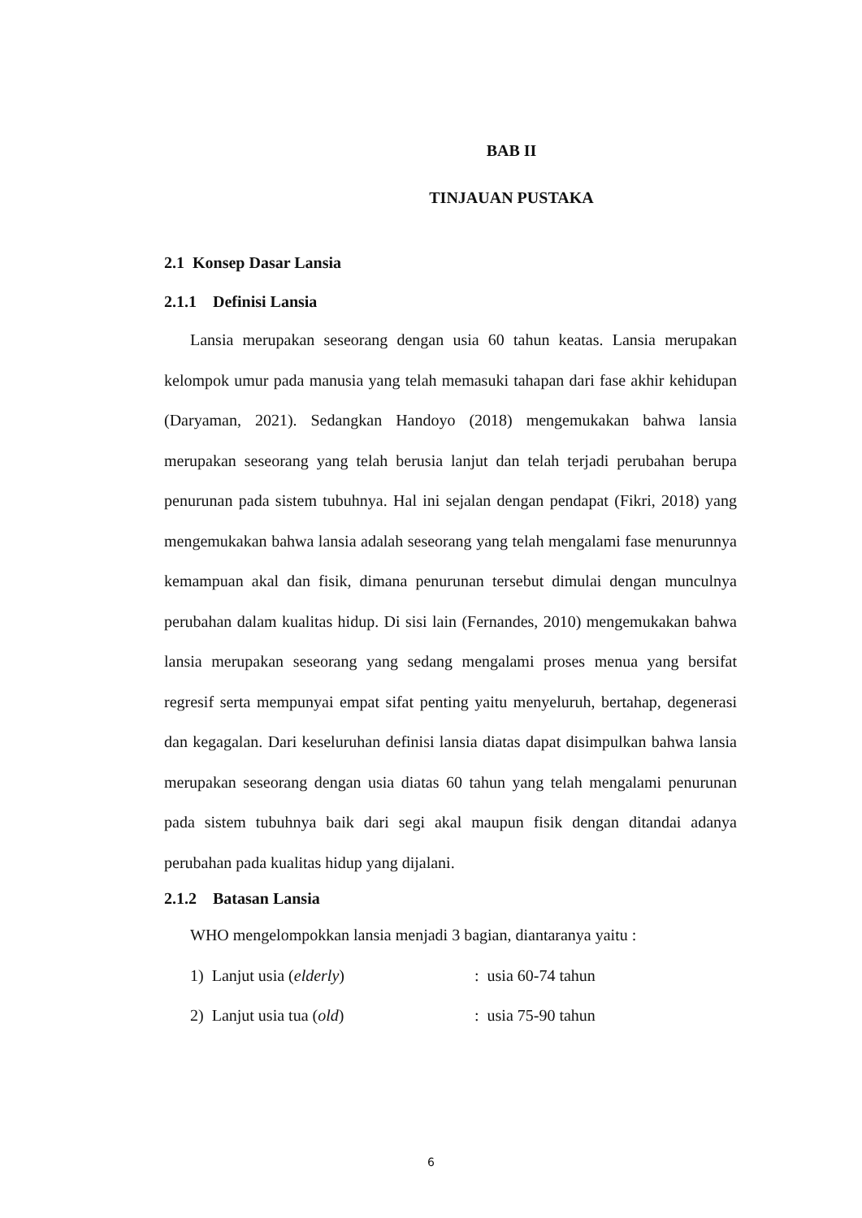BAB II
TINJAUAN PUSTAKA
2.1 Konsep Dasar Lansia
2.1.1 Definisi Lansia
Lansia merupakan seseorang dengan usia 60 tahun keatas. Lansia merupakan kelompok umur pada manusia yang telah memasuki tahapan dari fase akhir kehidupan (Daryaman, 2021). Sedangkan Handoyo (2018) mengemukakan bahwa lansia merupakan seseorang yang telah berusia lanjut dan telah terjadi perubahan berupa penurunan pada sistem tubuhnya. Hal ini sejalan dengan pendapat (Fikri, 2018) yang mengemukakan bahwa lansia adalah seseorang yang telah mengalami fase menurunnya kemampuan akal dan fisik, dimana penurunan tersebut dimulai dengan munculnya perubahan dalam kualitas hidup. Di sisi lain (Fernandes, 2010) mengemukakan bahwa lansia merupakan seseorang yang sedang mengalami proses menua yang bersifat regresif serta mempunyai empat sifat penting yaitu menyeluruh, bertahap, degenerasi dan kegagalan. Dari keseluruhan definisi lansia diatas dapat disimpulkan bahwa lansia merupakan seseorang dengan usia diatas 60 tahun yang telah mengalami penurunan pada sistem tubuhnya baik dari segi akal maupun fisik dengan ditandai adanya perubahan pada kualitas hidup yang dijalani.
2.1.2 Batasan Lansia
WHO mengelompokkan lansia menjadi 3 bagian, diantaranya yaitu :
1) Lanjut usia (elderly) : usia 60-74 tahun
2) Lanjut usia tua (old) : usia 75-90 tahun
6